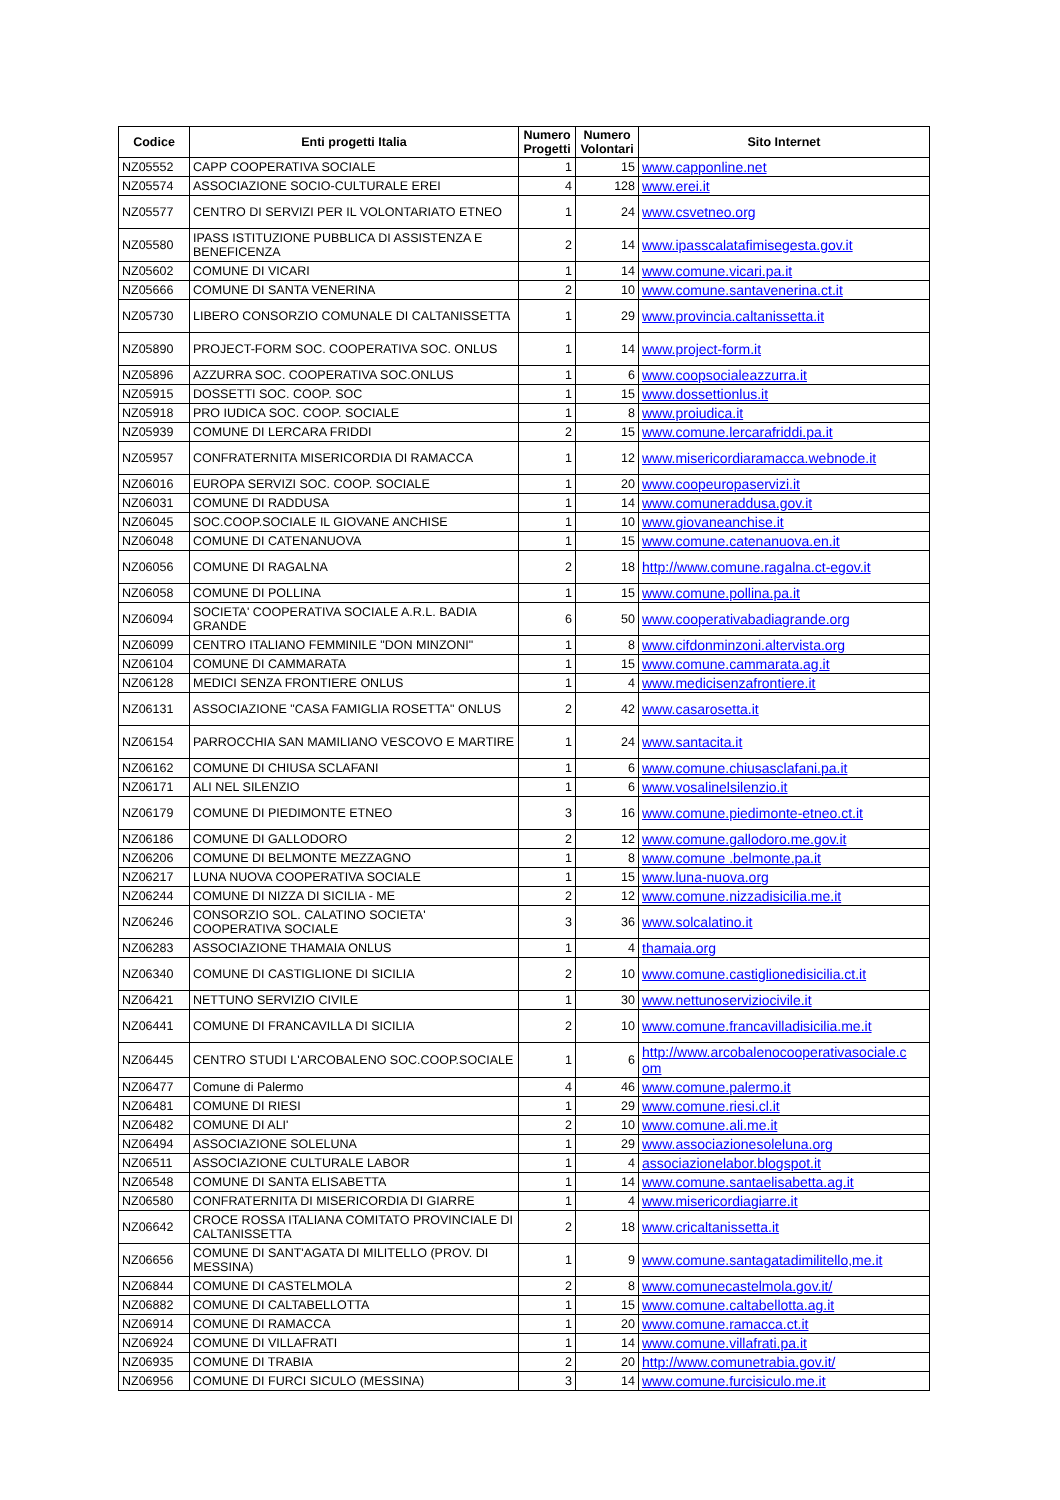| Codice | Enti progetti Italia | Numero Progetti | Numero Volontari | Sito Internet |
| --- | --- | --- | --- | --- |
| NZ05552 | CAPP COOPERATIVA SOCIALE | 1 | 15 | www.capponline.net |
| NZ05574 | ASSOCIAZIONE SOCIO-CULTURALE EREI | 4 | 128 | www.erei.it |
| NZ05577 | CENTRO DI SERVIZI PER IL VOLONTARIATO ETNEO | 1 | 24 | www.csvetneo.org |
| NZ05580 | IPASS ISTITUZIONE PUBBLICA DI ASSISTENZA E BENEFICENZA | 2 | 14 | www.ipasscalatafimisegesta.gov.it |
| NZ05602 | COMUNE DI VICARI | 1 | 14 | www.comune.vicari.pa.it |
| NZ05666 | COMUNE DI SANTA VENERINA | 2 | 10 | www.comune.santavenerina.ct.it |
| NZ05730 | LIBERO CONSORZIO COMUNALE DI CALTANISSETTA | 1 | 29 | www.provincia.caltanissetta.it |
| NZ05890 | PROJECT-FORM SOC. COOPERATIVA SOC. ONLUS | 1 | 14 | www.project-form.it |
| NZ05896 | AZZURRA SOC. COOPERATIVA SOC.ONLUS | 1 | 6 | www.coopsocialeazzurra.it |
| NZ05915 | DOSSETTI SOC. COOP. SOC | 1 | 15 | www.dossettionlus.it |
| NZ05918 | PRO IUDICA SOC. COOP. SOCIALE | 1 | 8 | www.proiudica.it |
| NZ05939 | COMUNE DI LERCARA FRIDDI | 2 | 15 | www.comune.lercarafriddi.pa.it |
| NZ05957 | CONFRATERNITA MISERICORDIA DI RAMACCA | 1 | 12 | www.misericordiaramacca.webnode.it |
| NZ06016 | EUROPA SERVIZI SOC. COOP. SOCIALE | 1 | 20 | www.coopeuropaservizi.it |
| NZ06031 | COMUNE DI RADDUSA | 1 | 14 | www.comuneraddusa.gov.it |
| NZ06045 | SOC.COOP.SOCIALE IL GIOVANE ANCHISE | 1 | 10 | www.giovaneanchise.it |
| NZ06048 | COMUNE DI CATENANUOVA | 1 | 15 | www.comune.catenanuova.en.it |
| NZ06056 | COMUNE DI RAGALNA | 2 | 18 | http://www.comune.ragalna.ct-egov.it |
| NZ06058 | COMUNE DI POLLINA | 1 | 15 | www.comune.pollina.pa.it |
| NZ06094 | SOCIETA' COOPERATIVA SOCIALE A.R.L. BADIA GRANDE | 6 | 50 | www.cooperativabadiagrande.org |
| NZ06099 | CENTRO ITALIANO FEMMINILE "DON MINZONI" | 1 | 8 | www.cifdonminzoni.altervista.org |
| NZ06104 | COMUNE DI CAMMARATA | 1 | 15 | www.comune.cammarata.ag.it |
| NZ06128 | MEDICI SENZA FRONTIERE ONLUS | 1 | 4 | www.medicisenzafrontiere.it |
| NZ06131 | ASSOCIAZIONE "CASA FAMIGLIA ROSETTA" ONLUS | 2 | 42 | www.casarosetta.it |
| NZ06154 | PARROCCHIA SAN MAMILIANO VESCOVO E MARTIRE | 1 | 24 | www.santacita.it |
| NZ06162 | COMUNE DI CHIUSA SCLAFANI | 1 | 6 | www.comune.chiusasclafani.pa.it |
| NZ06171 | ALI NEL SILENZIO | 1 | 6 | www.vosalinelsilenzio.it |
| NZ06179 | COMUNE DI PIEDIMONTE ETNEO | 3 | 16 | www.comune.piedimonte-etneo.ct.it |
| NZ06186 | COMUNE DI GALLODORO | 2 | 12 | www.comune.gallodoro.me.gov.it |
| NZ06206 | COMUNE DI BELMONTE MEZZAGNO | 1 | 8 | www.comune .belmonte.pa.it |
| NZ06217 | LUNA NUOVA COOPERATIVA SOCIALE | 1 | 15 | www.luna-nuova.org |
| NZ06244 | COMUNE DI NIZZA DI SICILIA - ME | 2 | 12 | www.comune.nizzadisicilia.me.it |
| NZ06246 | CONSORZIO SOL. CALATINO SOCIETA' COOPERATIVA SOCIALE | 3 | 36 | www.solcalatino.it |
| NZ06283 | ASSOCIAZIONE THAMAIA ONLUS | 1 | 4 | thamaia.org |
| NZ06340 | COMUNE DI CASTIGLIONE DI SICILIA | 2 | 10 | www.comune.castiglionedisicilia.ct.it |
| NZ06421 | NETTUNO SERVIZIO CIVILE | 1 | 30 | www.nettunoserviziocivile.it |
| NZ06441 | COMUNE DI FRANCAVILLA DI SICILIA | 2 | 10 | www.comune.francavilladisicilia.me.it |
| NZ06445 | CENTRO STUDI L'ARCOBALENO SOC.COOP.SOCIALE | 1 | 6 | http://www.arcobalenocooperativasociale.c om |
| NZ06477 | Comune di Palermo | 4 | 46 | www.comune.palermo.it |
| NZ06481 | COMUNE DI RIESI | 1 | 29 | www.comune.riesi.cl.it |
| NZ06482 | COMUNE DI ALI' | 2 | 10 | www.comune.ali.me.it |
| NZ06494 | ASSOCIAZIONE SOLELUNA | 1 | 29 | www.associazionesoleluna.org |
| NZ06511 | ASSOCIAZIONE CULTURALE LABOR | 1 | 4 | associazionelabor.blogspot.it |
| NZ06548 | COMUNE DI SANTA ELISABETTA | 1 | 14 | www.comune.santaelisabetta.ag.it |
| NZ06580 | CONFRATERNITA DI MISERICORDIA DI GIARRE | 1 | 4 | www.misericordiagiarre.it |
| NZ06642 | CROCE ROSSA ITALIANA COMITATO PROVINCIALE DI CALTANISSETTA | 2 | 18 | www.cricaltanissetta.it |
| NZ06656 | COMUNE DI SANT'AGATA DI MILITELLO (PROV. DI MESSINA) | 1 | 9 | www.comune.santagatadimilitello,me.it |
| NZ06844 | COMUNE DI CASTELMOLA | 2 | 8 | www.comunecastelmola.gov.it/ |
| NZ06882 | COMUNE DI CALTABELLOTTA | 1 | 15 | www.comune.caltabellotta.ag.it |
| NZ06914 | COMUNE DI RAMACCA | 1 | 20 | www.comune.ramacca.ct.it |
| NZ06924 | COMUNE DI VILLAFRATI | 1 | 14 | www.comune.villafrati.pa.it |
| NZ06935 | COMUNE DI TRABIA | 2 | 20 | http://www.comunetrabia.gov.it/ |
| NZ06956 | COMUNE DI FURCI SICULO (MESSINA) | 3 | 14 | www.comune.furcisiculo.me.it |